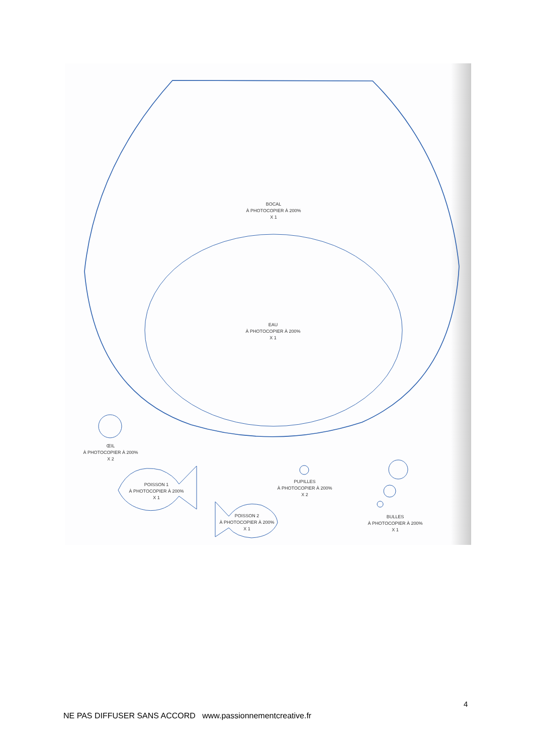BOCAL
À PHOTOCOPIER À 200%
X 1
EAU
À PHOTOCOPIER À 200%
X 1
ŒIL
À PHOTOCOPIER À 200%
X 2
POISSON 1
À PHOTOCOPIER À 200%
X 1
PUPILLES
À PHOTOCOPIER À 200%
X 2
POISSON 2
À PHOTOCOPIER À 200%
X 1
BULLES
À PHOTOCOPIER À 200%
X 1
4
NE PAS DIFFUSER SANS ACCORD www.passionnementcreative.fr